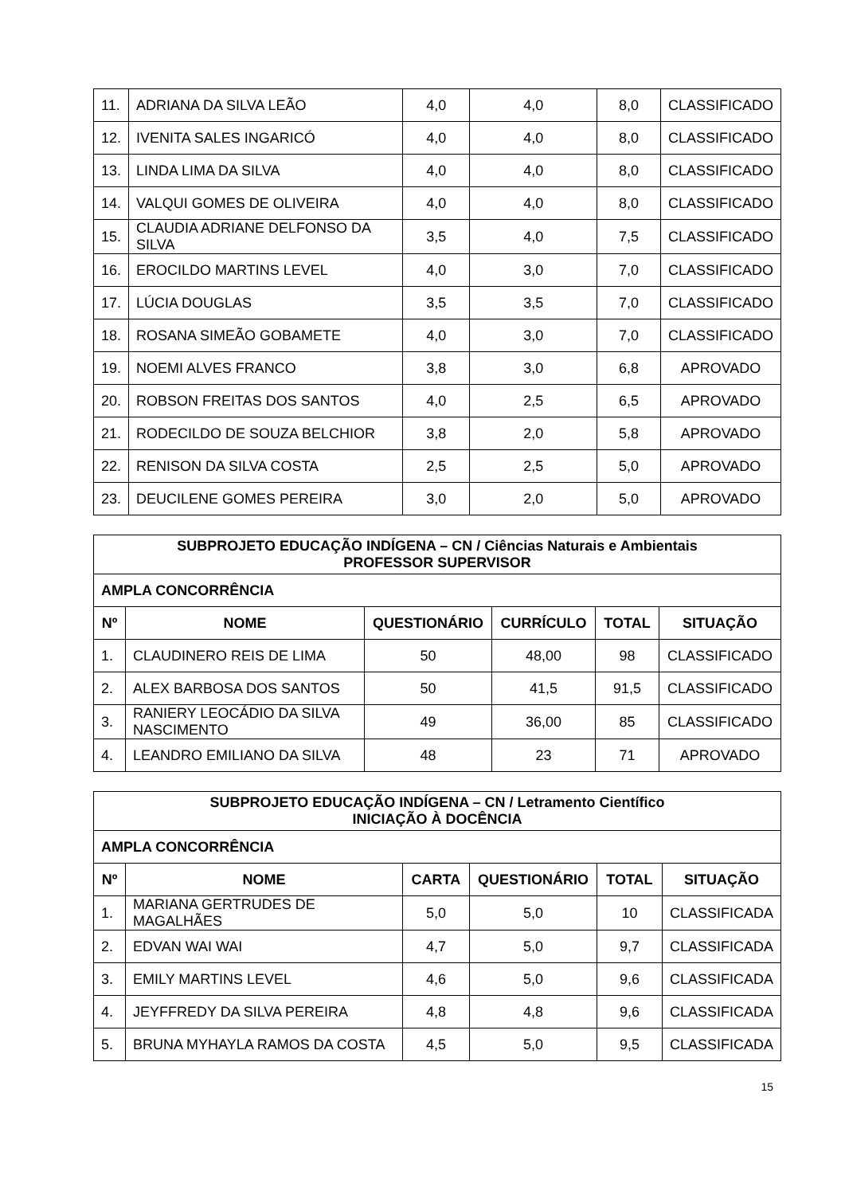| 11. | ADRIANA DA SILVA LEÃO | 4,0 | 4,0 | 8,0 | CLASSIFICADO |
| 12. | IVENITA SALES INGARICÓ | 4,0 | 4,0 | 8,0 | CLASSIFICADO |
| 13. | LINDA LIMA DA SILVA | 4,0 | 4,0 | 8,0 | CLASSIFICADO |
| 14. | VALQUI GOMES DE OLIVEIRA | 4,0 | 4,0 | 8,0 | CLASSIFICADO |
| 15. | CLAUDIA ADRIANE DELFONSO DA SILVA | 3,5 | 4,0 | 7,5 | CLASSIFICADO |
| 16. | EROCILDO MARTINS LEVEL | 4,0 | 3,0 | 7,0 | CLASSIFICADO |
| 17. | LÚCIA DOUGLAS | 3,5 | 3,5 | 7,0 | CLASSIFICADO |
| 18. | ROSANA SIMEÃO GOBAMETE | 4,0 | 3,0 | 7,0 | CLASSIFICADO |
| 19. | NOEMI ALVES FRANCO | 3,8 | 3,0 | 6,8 | APROVADO |
| 20. | ROBSON FREITAS DOS SANTOS | 4,0 | 2,5 | 6,5 | APROVADO |
| 21. | RODECILDO DE SOUZA BELCHIOR | 3,8 | 2,0 | 5,8 | APROVADO |
| 22. | RENISON DA SILVA COSTA | 2,5 | 2,5 | 5,0 | APROVADO |
| 23. | DEUCILENE GOMES PEREIRA | 3,0 | 2,0 | 5,0 | APROVADO |
| SUBPROJETO EDUCAÇÃO INDÍGENA – CN / Ciências Naturais e Ambientais PROFESSOR SUPERVISOR | | | | | |
| AMPLA CONCORRÊNCIA | | | | | |
| Nº | NOME | QUESTIONÁRIO | CURRÍCULO | TOTAL | SITUAÇÃO |
| 1. | CLAUDINERO REIS DE LIMA | 50 | 48,00 | 98 | CLASSIFICADO |
| 2. | ALEX BARBOSA DOS SANTOS | 50 | 41,5 | 91,5 | CLASSIFICADO |
| 3. | RANIERY LEOCÁDIO DA SILVA NASCIMENTO | 49 | 36,00 | 85 | CLASSIFICADO |
| 4. | LEANDRO EMILIANO DA SILVA | 48 | 23 | 71 | APROVADO |
| SUBPROJETO EDUCAÇÃO INDÍGENA – CN / Letramento Científico INICIAÇÃO À DOCÊNCIA | | | | | |
| AMPLA CONCORRÊNCIA | | | | | |
| Nº | NOME | CARTA | QUESTIONÁRIO | TOTAL | SITUAÇÃO |
| 1. | MARIANA GERTRUDES DE MAGALHÃES | 5,0 | 5,0 | 10 | CLASSIFICADA |
| 2. | EDVAN WAI WAI | 4,7 | 5,0 | 9,7 | CLASSIFICADA |
| 3. | EMILY MARTINS LEVEL | 4,6 | 5,0 | 9,6 | CLASSIFICADA |
| 4. | JEYFFREDY DA SILVA PEREIRA | 4,8 | 4,8 | 9,6 | CLASSIFICADA |
| 5. | BRUNA MYHAYLA RAMOS DA COSTA | 4,5 | 5,0 | 9,5 | CLASSIFICADA |
15